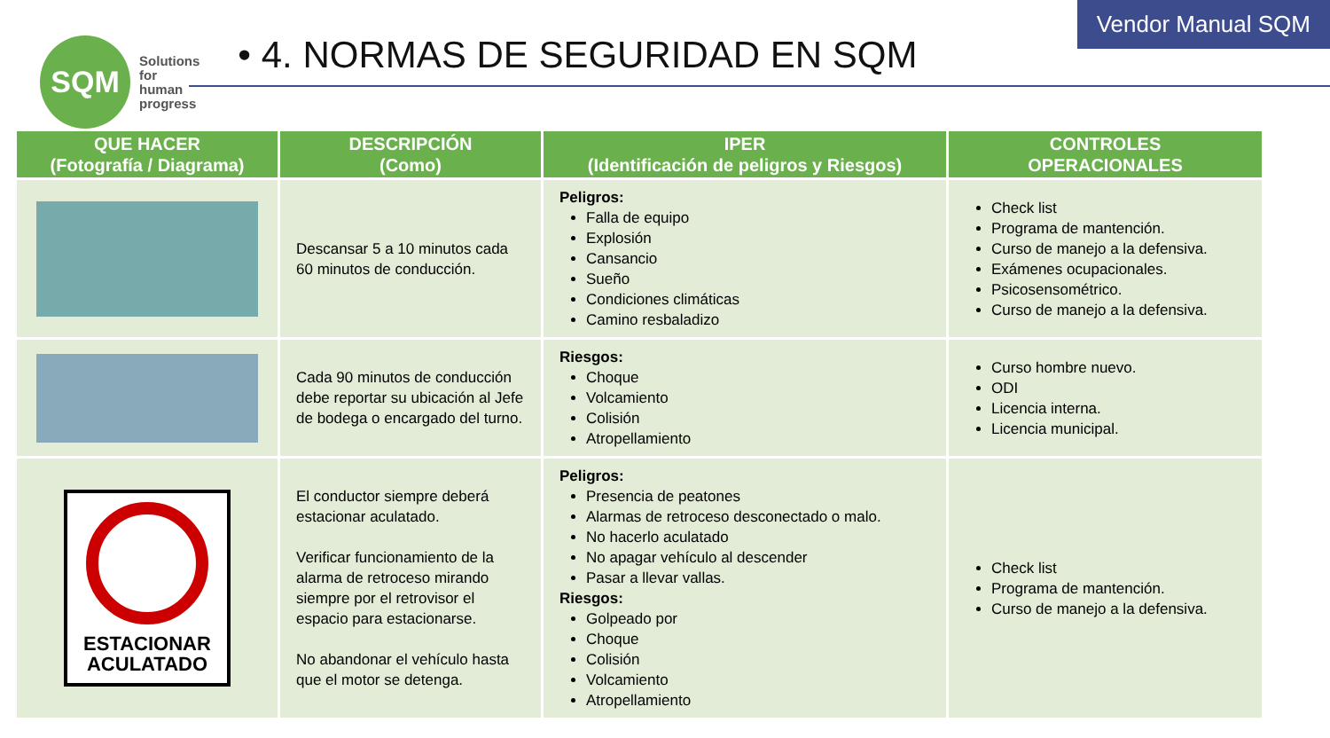SQM
Solutions
for human
progress
• 4. NORMAS DE SEGURIDAD EN SQM
Vendor Manual SQM
| QUE HACER (Fotografía / Diagrama) | DESCRIPCIÓN (Como) | IPER (Identificación de peligros y Riesgos) | CONTROLES OPERACIONALES |
| --- | --- | --- | --- |
| | Descansar 5 a 10 minutos cada 60 minutos de conducción. | Peligros: Falla de equipo Explosión Cansancio Sueño Condiciones climáticas Camino resbaladizo | Check list Programa de mantención. Curso de manejo a la defensiva. Exámenes ocupacionales. Psicosensométrico. Curso de manejo a la defensiva. |
| | Cada 90 minutos de conducción debe reportar su ubicación al Jefe de bodega o encargado del turno. | Riesgos: Choque Volcamiento Colisión Atropellamiento | Curso hombre nuevo. ODI Licencia interna. Licencia municipal. |
| ESTACIONAR ACULATADO | El conductor siempre deberá estacionar aculatado. Verificar funcionamiento de la alarma de retroceso mirando siempre por el retrovisor el espacio para estacionarse. No abandonar el vehículo hasta que el motor se detenga. | Peligros: Presencia de peatones Alarmas de retroceso desconectado o malo. No hacerlo aculatado No apagar vehículo al descender Pasar a llevar vallas. Riesgos: Golpeado por Choque Colisión Volcamiento Atropellamiento | Check list Programa de mantención. Curso de manejo a la defensiva. |